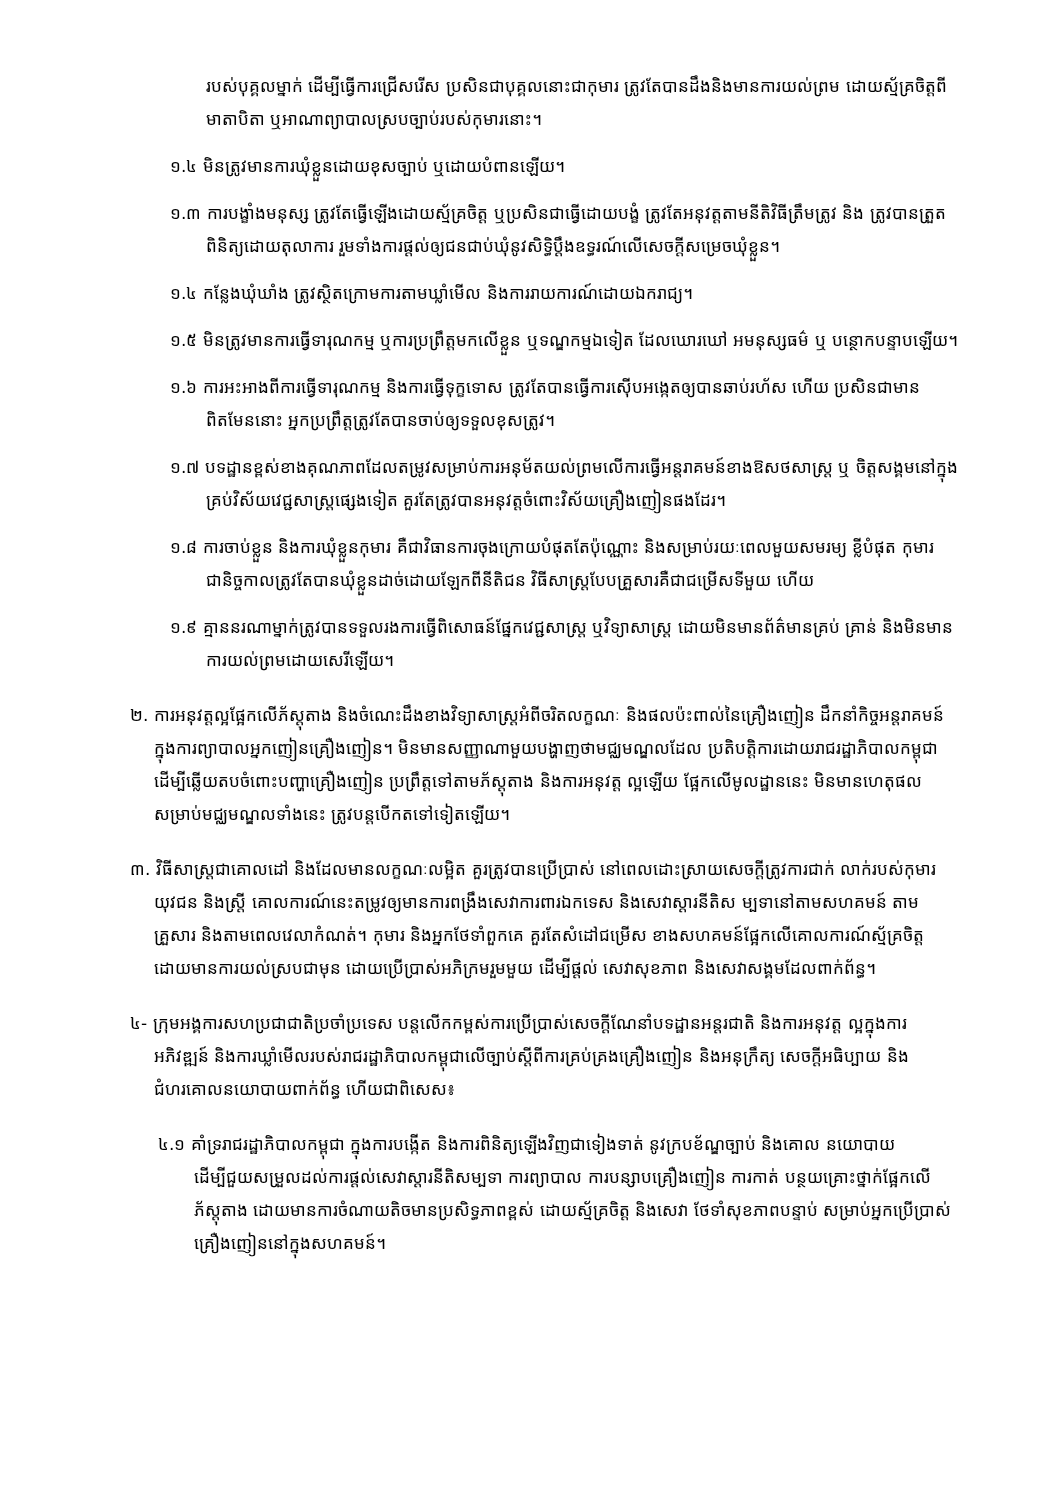របស់បុគ្គលម្នាក់ ដើម្បីធ្វើការជ្រើសរើស ប្រសិនជាបុគ្គលនោះជាកុមារ ត្រូវតែបានដឹងនិងមានការយល់ព្រម ដោយស្ម័គ្រចិត្តពីមាតាបិតា ឬអាណាព្យាបាលស្របច្បាប់របស់កុមារនោះ។
១.៤ មិនត្រូវមានការឃុំខ្លួនដោយខុសច្បាប់ ឬដោយបំពានឡើយ។
១.៣ ការបង្ខាំងមនុស្ស ត្រូវតែធ្វើឡើងដោយស្ម័គ្រចិត្ត ឬប្រសិនជាធ្វើដោយបង្ខំ ត្រូវតែអនុវត្តតាមនីតិវិធីត្រឹមត្រូវ និង ត្រូវបានត្រួតពិនិត្យដោយតុលាការ រួមទាំងការផ្តល់ឲ្យជនជាប់ឃុំនូវសិទ្ធិប្តឹងឧទ្ធរណ៍លើសេចក្តីសម្រេចឃុំខ្លួន។
១.៤ កន្លែងឃុំឃាំង ត្រូវស្ថិតក្រោមការតាមឃ្លាំមើល និងការរាយការណ៍ដោយឯករាជ្យ។
១.៥ មិនត្រូវមានការធ្វើទារុណកម្ម ឬការប្រព្រឹត្តមកលើខ្លួន ឬទណ្ឌកម្មឯទៀត ដែលឃោរឃៅ អមនុស្សធម៌ ឬ បន្ថោកបន្ទាបឡើយ។
១.៦ ការអះអាងពីការធ្វើទារុណកម្ម និងការធ្វើទុក្ខទោស ត្រូវតែបានធ្វើការស៊ើបអង្កេតឲ្យបានឆាប់រហ័ស ហើយ ប្រសិនជាមានពិតមែននោះ អ្នកប្រព្រឹត្តត្រូវតែបានចាប់ឲ្យទទួលខុសត្រូវ។
១.៧ បទដ្ឋានខ្ពស់ខាងគុណភាពដែលតម្រូវសម្រាប់ការអនុម័តយល់ព្រមលើការធ្វើអន្តរាគមន៍ខាងឱសថសាស្ត្រ ឬ ចិត្តសង្គមនៅក្នុងគ្រប់វិស័យវេជ្ជសាស្ត្រផ្សេងទៀត គួរតែត្រូវបានអនុវត្តចំពោះវិស័យគ្រឿងញៀនផងដែរ។
១.៨ ការចាប់ខ្លួន និងការឃុំខ្លួនកុមារ គឺជាវិធានការចុងក្រោយបំផុតតែប៉ុណ្ណោះ និងសម្រាប់រយៈពេលមួយសមរម្យ ខ្លីបំផុត កុមារជានិច្ចកាលត្រូវតែបានឃុំខ្លួនដាច់ដោយឡែកពីនីតិជន វិធីសាស្ត្របែបគ្រួសារគឺជាជម្រើសទីមួយ ហើយ
១.៩ គ្មាននរណាម្នាក់ត្រូវបានទទួលរងការធ្វើពិសោធន៍ផ្នែកវេជ្ជសាស្ត្រ ឬវិទ្យាសាស្ត្រ ដោយមិនមានព័ត៌មានគ្រប់ គ្រាន់ និងមិនមានការយល់ព្រមដោយសេរីឡើយ។
២. ការអនុវត្តល្អផ្អែកលើភ័ស្តុតាង និងចំណេះដឹងខាងវិទ្យាសាស្ត្រអំពីចរិតលក្ខណៈ និងផលប៉ះពាល់នៃគ្រឿងញៀន ដឹកនាំកិច្ចអន្តរាគមន៍ក្នុងការព្យាបាលអ្នកញៀនគ្រឿងញៀន។ មិនមានសញ្ញាណាមួយបង្ហាញថាមជ្ឈមណ្ឌលដែល ប្រតិបត្តិការដោយរាជរដ្ឋាភិបាលកម្ពុជា ដើម្បីឆ្លើយតបចំពោះបញ្ហាគ្រឿងញៀន ប្រព្រឹត្តទៅតាមភ័ស្តុតាង និងការអនុវត្ត ល្អឡើយ ផ្អែកលើមូលដ្ឋាននេះ មិនមានហេតុផលសម្រាប់មជ្ឈមណ្ឌលទាំងនេះ ត្រូវបន្តបើកតទៅទៀតឡើយ។
៣. វិធីសាស្ត្រជាគោលដៅ និងដែលមានលក្ខណៈលម្អិត គួរត្រូវបានប្រើប្រាស់ នៅពេលដោះស្រាយសេចក្តីត្រូវការជាក់ លាក់របស់កុមារ យុវជន និងស្ត្រី គោលការណ៍នេះតម្រូវឲ្យមានការពង្រឹងសេវាការពារឯកទេស និងសេវាស្តារនីតិស ម្បទានៅតាមសហគមន៍ តាមគ្រួសារ និងតាមពេលវេលាកំណត់។ កុមារ និងអ្នកថែទាំពួកគេ គួរតែសំដៅជម្រើស ខាងសហគមន៍ផ្អែកលើគោលការណ៍ស្ម័គ្រចិត្តដោយមានការយល់ស្របជាមុន ដោយប្រើប្រាស់អភិក្រមរួមមួយ ដើម្បីផ្តល់ សេវាសុខភាព និងសេវាសង្គមដែលពាក់ព័ន្ធ។
៤- ក្រុមអង្គការសហប្រជាជាតិប្រចាំប្រទេស បន្តលើកកម្ពស់ការប្រើប្រាស់សេចក្តីណែនាំបទដ្ឋានអន្តរជាតិ និងការអនុវត្ត ល្អក្នុងការអភិវឌ្ឍន៍ និងការឃ្លាំមើលរបស់រាជរដ្ឋាភិបាលកម្ពុជាលើច្បាប់ស្តីពីការគ្រប់គ្រងគ្រឿងញៀន និងអនុក្រឹត្យ សេចក្តីអធិប្បាយ និងជំហរគោលនយោបាយពាក់ព័ន្ធ ហើយជាពិសេស៖
៤.១ គាំទ្ររាជរដ្ឋាភិបាលកម្ពុជា ក្នុងការបង្កើត និងការពិនិត្យឡើងវិញជាទៀងទាត់ នូវក្របខ័ណ្ឌច្បាប់ និងគោល នយោបាយ ដើម្បីជួយសម្រួលដល់ការផ្តល់សេវាស្តារនីតិសម្បទា ការព្យាបាល ការបន្សាបគ្រឿងញៀន ការកាត់ បន្ថយគ្រោះថ្នាក់ផ្អែកលើភ័ស្តុតាង ដោយមានការចំណាយតិចមានប្រសិទ្ធភាពខ្ពស់ ដោយស្ម័គ្រចិត្ត និងសេវា ថែទាំសុខភាពបន្ទាប់ សម្រាប់អ្នកប្រើប្រាស់គ្រឿងញៀននៅក្នុងសហគមន៍។